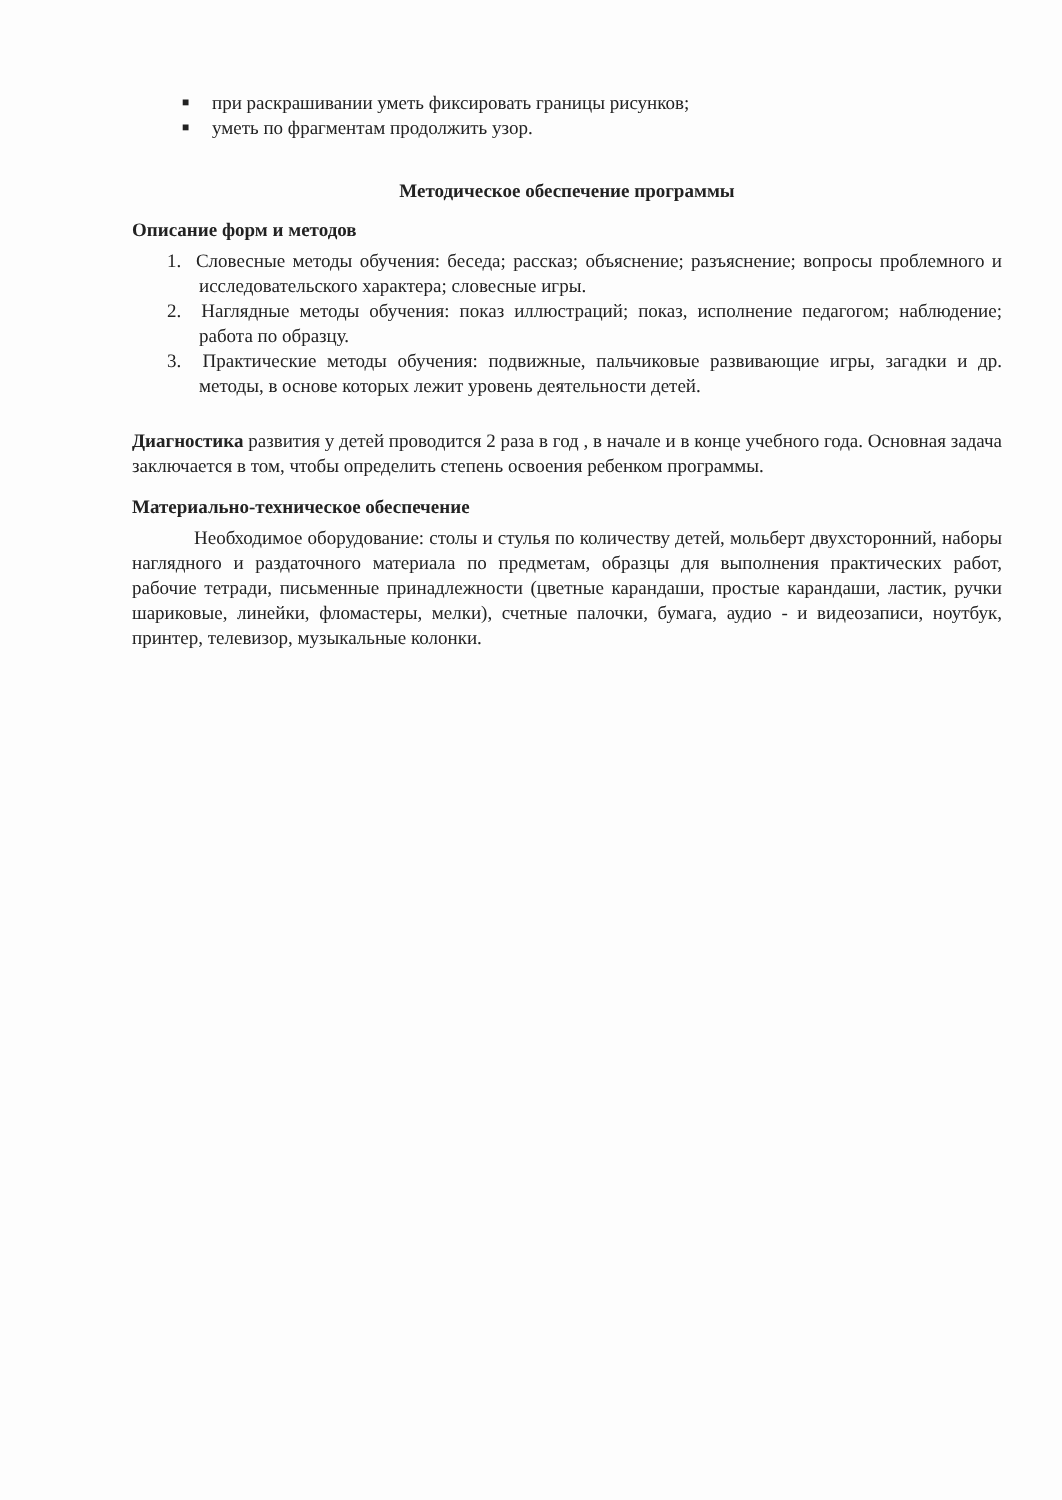■ при раскрашивании уметь фиксировать границы рисунков;
■ уметь по фрагментам продолжить узор.
Методическое обеспечение программы
Описание форм и методов
1. Словесные методы обучения: беседа; рассказ; объяснение; разъяснение; вопросы проблемного и исследовательского характера; словесные игры.
2. Наглядные методы обучения: показ иллюстраций; показ, исполнение педагогом; наблюдение; работа по образцу.
3. Практические методы обучения: подвижные, пальчиковые развивающие игры, загадки и др. методы, в основе которых лежит уровень деятельности детей.
Диагностика развития у детей проводится 2 раза в год , в начале и в конце учебного года. Основная задача заключается в том, чтобы определить степень освоения ребенком программы.
Материально-техническое обеспечение
Необходимое оборудование: столы и стулья по количеству детей, мольберт двухсторонний, наборы наглядного и раздаточного материала по предметам, образцы для выполнения практических работ, рабочие тетради, письменные принадлежности (цветные карандаши, простые карандаши, ластик, ручки шариковые, линейки, фломастеры, мелки), счетные палочки, бумага, аудио - и видеозаписи, ноутбук, принтер, телевизор, музыкальные колонки.